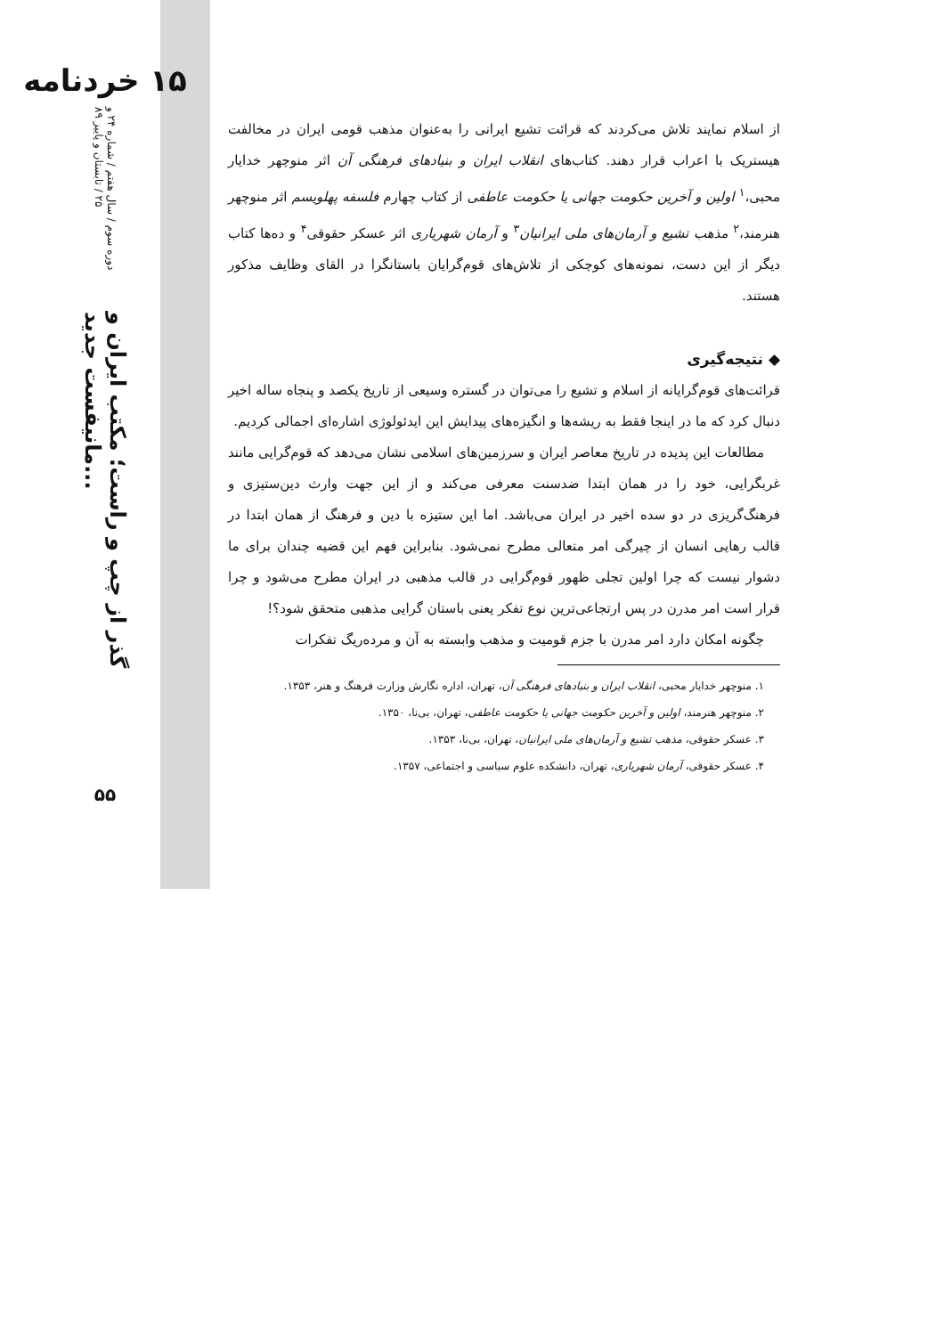۱۵ خردنامه
دوره سوم / سال هفتم / شماره ۲۴ و ۲۵ / تابستان و پاییز ۸۹
گذر از چپ و راست؛ مکتب ایران و مانیفست جدید...
۵۵
از اسلام نمایند تلاش می‌کردند که قرائت تشیع ایرانی را به‌عنوان مذهب قومی ایران در مخالفت هیستریک با اعراب قرار دهند. کتاب‌های انقلاب ایران و بنیادهای فرهنگی آن اثر منوچهر خدایار محبی،<sup>۱</sup> اولین و آخرین حکومت جهانی یا حکومت عاطفی از کتاب چهارم فلسفه پهلویسم اثر منوچهر هنرمند،<sup>۲</sup> مذهب تشیع و آرمان‌های ملی ایرانیان<sup>۳</sup> و آرمان شهریاری اثر عسکر حقوقی<sup>۴</sup> و ده‌ها کتاب دیگر از این دست، نمونه‌های کوچکی از تلاش‌های قوم‌گرایان باستانگرا در القای وظایف مذکور هستند.
◆ نتیجه‌گیری
قرائت‌های قوم‌گرایانه از اسلام و تشیع را می‌توان در گستره وسیعی از تاریخ یکصد و پنجاه ساله اخیر دنبال کرد که ما در اینجا فقط به ریشه‌ها و انگیزه‌های پیدایش این ایدئولوژی اشاره‌ای اجمالی کردیم.
مطالعات این پدیده در تاریخ معاصر ایران و سرزمین‌های اسلامی نشان می‌دهد که قوم‌گرایی مانند غربگرایی، خود را در همان ابتدا ضدسنت معرفی می‌کند و از این جهت وارث دین‌ستیزی و فرهنگ‌گریزی در دو سده اخیر در ایران می‌باشد. اما این ستیزه با دین و فرهنگ از همان ابتدا در قالب رهایی انسان از چیرگی امر متعالی مطرح نمی‌شود. بنابراین فهم این قضیه چندان برای ما دشوار نیست که چرا اولین تجلی ظهور قوم‌گرایی در قالب مذهبی در ایران مطرح می‌شود و چرا قرار است امر مدرن در پس ارتجاعی‌ترین نوع تفکر یعنی باستان گرایی مذهبی متحقق شود؟!
چگونه امکان دارد امر مدرن با جزم قومیت و مذهب وابسته به آن و مرده‌ریگ تفکرات
۱. منوچهر خدایار محبی، انقلاب ایران و بنیادهای فرهنگی آن، تهران، اداره نگارش وزارت فرهنگ و هنر، ۱۳۵۳.
۲. منوچهر هنرمند، اولین و آخرین حکومت جهانی یا حکومت عاطفی، تهران، بی‌نا، ۱۳۵۰.
۳. عسکر حقوقی، مذهب تشیع و آرمان‌های ملی ایرانیان، تهران، بی‌نا، ۱۳۵۳.
۴. عسکر حقوقی، آرمان شهریاری، تهران، دانشکده علوم سیاسی و اجتماعی، ۱۳۵۷.